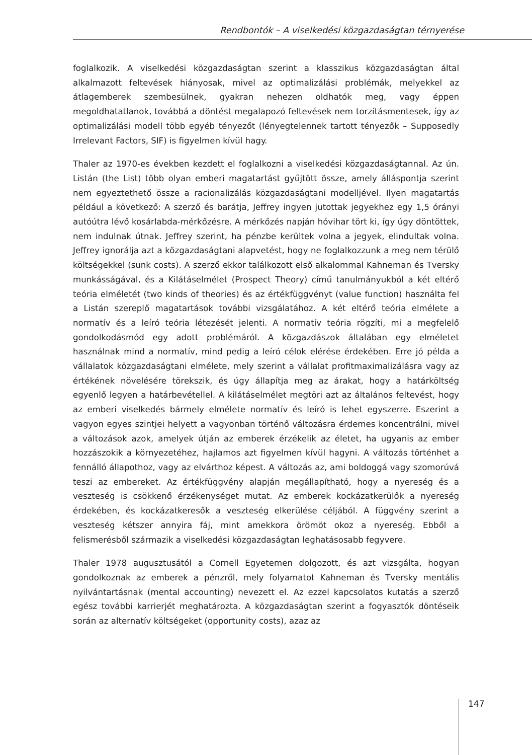Rendbontók – A viselkedési közgazdaságtan térnyerése
foglalkozik. A viselkedési közgazdaságtan szerint a klasszikus közgazdaságtan által alkalmazott feltevések hiányosak, mivel az optimalizálási problémák, melyekkel az átlagemberek szembesülnek, gyakran nehezen oldhatók meg, vagy éppen megoldhatatlanok, továbbá a döntést megalapozó feltevések nem torzításmentesek, így az optimalizálási modell több egyéb tényezőt (lényegtelennek tartott tényezők – Supposedly Irrelevant Factors, SIF) is figyelmen kívül hagy.
Thaler az 1970-es években kezdett el foglalkozni a viselkedési közgazdaságtannal. Az ún. Listán (the List) több olyan emberi magatartást gyűjtött össze, amely álláspontja szerint nem egyeztethető össze a racionalizálás közgazdaságtani modelljével. Ilyen magatartás például a következő: A szerző és barátja, Jeffrey ingyen jutottak jegyekhez egy 1,5 órányi autóútra lévő kosárlabda-mérkőzésre. A mérkőzés napján hóvihar tört ki, így úgy döntöttek, nem indulnak útnak. Jeffrey szerint, ha pénzbe kerültek volna a jegyek, elindultak volna. Jeffrey ignorálja azt a közgazdaságtani alapvetést, hogy ne foglalkozzunk a meg nem térülő költségekkel (sunk costs). A szerző ekkor találkozott első alkalommal Kahneman és Tversky munkásságával, és a Kilátáselmélet (Prospect Theory) című tanulmányukból a két eltérő teória elméletét (two kinds of theories) és az értékfüggvényt (value function) használta fel a Listán szereplő magatartások további vizsgálatához. A két eltérő teória elmélete a normatív és a leíró teória létezését jelenti. A normatív teória rögzíti, mi a megfelelő gondolkodásmód egy adott problémáról. A közgazdászok általában egy elméletet használnak mind a normatív, mind pedig a leíró célok elérése érdekében. Erre jó példa a vállalatok közgazdaságtani elmélete, mely szerint a vállalat profitmaximalizálásra vagy az értékének növelésére törekszik, és úgy állapítja meg az árakat, hogy a határköltség egyenlő legyen a határbevétellel. A kilátáselmélet megtöri azt az általános feltevést, hogy az emberi viselkedés bármely elmélete normatív és leíró is lehet egyszerre. Eszerint a vagyon egyes szintjei helyett a vagyonban történő változásra érdemes koncentrálni, mivel a változások azok, amelyek útján az emberek érzékelik az életet, ha ugyanis az ember hozzászokik a környezetéhez, hajlamos azt figyelmen kívül hagyni. A változás történhet a fennálló állapothoz, vagy az elvárthoz képest. A változás az, ami boldoggá vagy szomorúvá teszi az embereket. Az értékfüggvény alapján megállapítható, hogy a nyereség és a veszteség is csökkenő érzékenységet mutat. Az emberek kockázatkerülők a nyereség érdekében, és kockázatkeresők a veszteség elkerülése céljából. A függvény szerint a veszteség kétszer annyira fáj, mint amekkora örömöt okoz a nyereség. Ebből a felismerésből származik a viselkedési közgazdaságtan leghatásosabb fegyvere.
Thaler 1978 augusztusától a Cornell Egyetemen dolgozott, és azt vizsgálta, hogyan gondolkoznak az emberek a pénzről, mely folyamatot Kahneman és Tversky mentális nyilvántartásnak (mental accounting) nevezett el. Az ezzel kapcsolatos kutatás a szerző egész további karrierjét meghatározta. A közgazdaságtan szerint a fogyasztók döntéseik során az alternatív költségeket (opportunity costs), azaz az
147